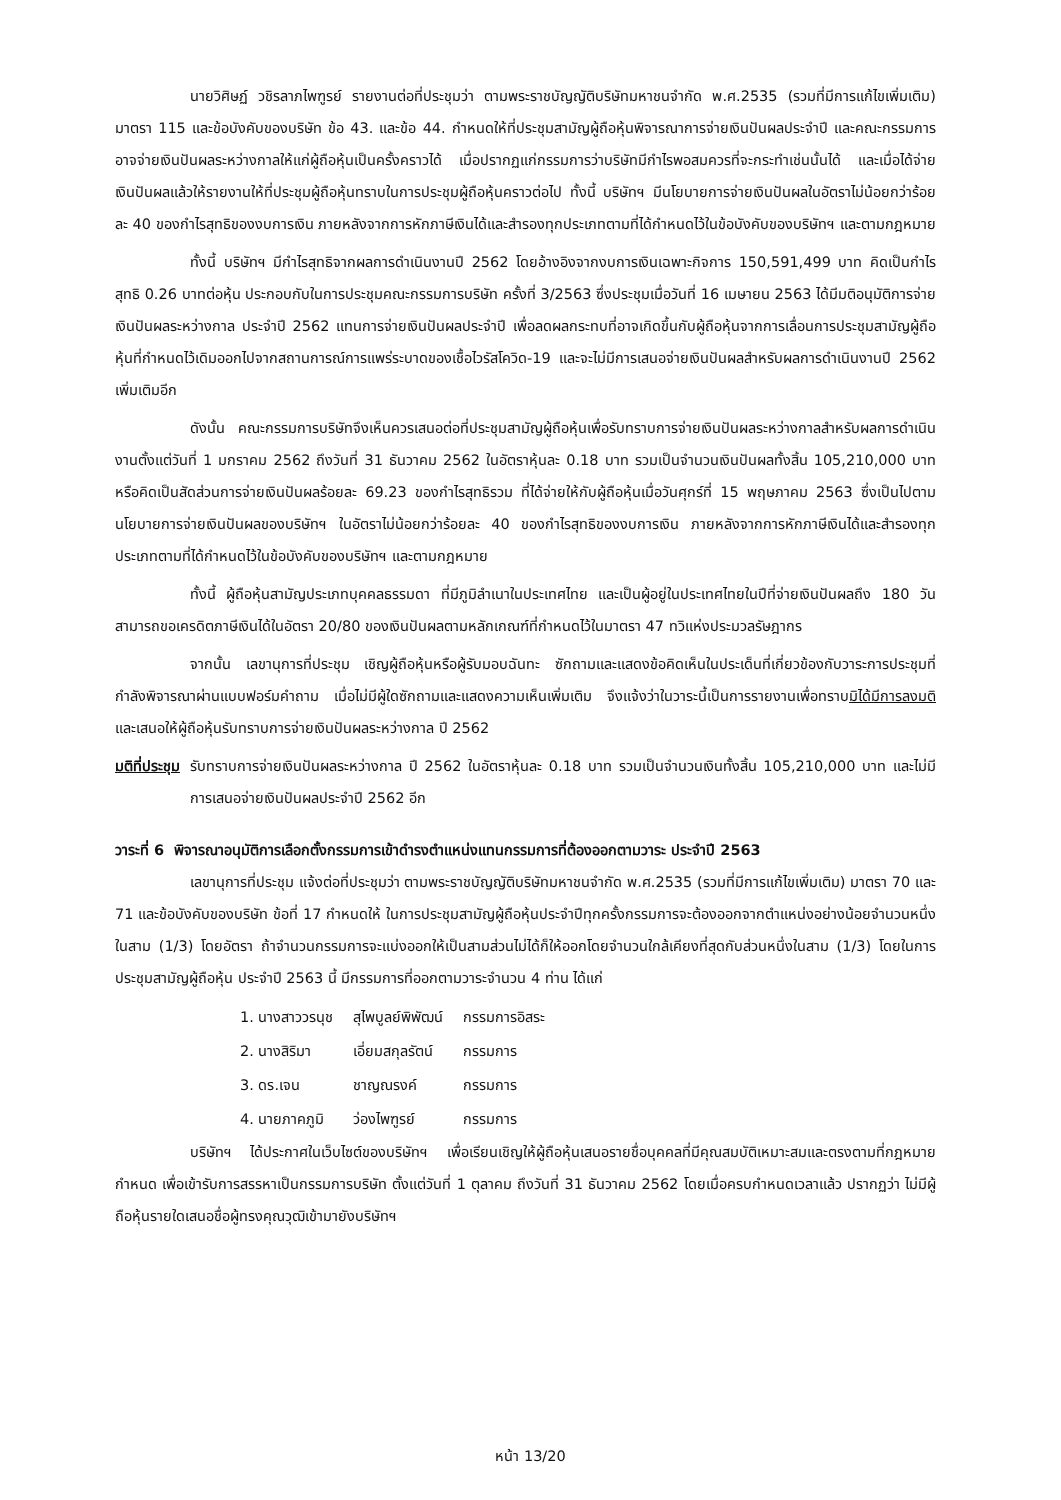นายวิศิษฏ์ วชิรลาภไพฑูรย์ รายงานต่อที่ประชุมว่า ตามพระราชบัญญัติบริษัทมหาชนจำกัด พ.ศ.2535 (รวมที่มีการแก้ไขเพิ่มเติม) มาตรา 115 และข้อบังคับของบริษัท ข้อ 43. และข้อ 44. กำหนดให้ที่ประชุมสามัญผู้ถือหุ้นพิจารณาการจ่ายเงินปันผลประจำปี และคณะกรรมการอาจจ่ายเงินปันผลระหว่างกาลให้แก่ผู้ถือหุ้นเป็นครั้งคราวได้ เมื่อปรากฏแก่กรรมการว่าบริษัทมีกำไรพอสมควรที่จะกระทำเช่นนั้นได้ และเมื่อได้จ่ายเงินปันผลแล้วให้รายงานให้ที่ประชุมผู้ถือหุ้นทราบในการประชุมผู้ถือหุ้นคราวต่อไป ทั้งนี้ บริษัทฯ มีนโยบายการจ่ายเงินปันผลในอัตราไม่น้อยกว่าร้อยละ 40 ของกำไรสุทธิของงบการเงิน ภายหลังจากการหักภาษีเงินได้และสำรองทุกประเภทตามที่ได้กำหนดไว้ในข้อบังคับของบริษัทฯ และตามกฎหมาย
ทั้งนี้ บริษัทฯ มีกำไรสุทธิจากผลการดำเนินงานปี 2562 โดยอ้างอิงจากงบการเงินเฉพาะกิจการ 150,591,499 บาท คิดเป็นกำไรสุทธิ 0.26 บาทต่อหุ้น ประกอบกับในการประชุมคณะกรรมการบริษัท ครั้งที่ 3/2563 ซึ่งประชุมเมื่อวันที่ 16 เมษายน 2563 ได้มีมติอนุมัติการจ่ายเงินปันผลระหว่างกาล ประจำปี 2562 แทนการจ่ายเงินปันผลประจำปี เพื่อลดผลกระทบที่อาจเกิดขึ้นกับผู้ถือหุ้นจากการเลื่อนการประชุมสามัญผู้ถือหุ้นที่กำหนดไว้เดิมออกไปจากสถานการณ์การแพร่ระบาดของเชื้อไวรัสโควิด-19 และจะไม่มีการเสนอจ่ายเงินปันผลสำหรับผลการดำเนินงานปี 2562 เพิ่มเติมอีก
ดังนั้น คณะกรรมการบริษัทจึงเห็นควรเสนอต่อที่ประชุมสามัญผู้ถือหุ้นเพื่อรับทราบการจ่ายเงินปันผลระหว่างกาลสำหรับผลการดำเนินงานตั้งแต่วันที่ 1 มกราคม 2562 ถึงวันที่ 31 ธันวาคม 2562 ในอัตราหุ้นละ 0.18 บาท รวมเป็นจำนวนเงินปันผลทั้งสิ้น 105,210,000 บาท หรือคิดเป็นสัดส่วนการจ่ายเงินปันผลร้อยละ 69.23 ของกำไรสุทธิรวม ที่ได้จ่ายให้กับผู้ถือหุ้นเมื่อวันศุกร์ที่ 15 พฤษภาคม 2563 ซึ่งเป็นไปตามนโยบายการจ่ายเงินปันผลของบริษัทฯ ในอัตราไม่น้อยกว่าร้อยละ 40 ของกำไรสุทธิของงบการเงิน ภายหลังจากการหักภาษีเงินได้และสำรองทุกประเภทตามที่ได้กำหนดไว้ในข้อบังคับของบริษัทฯ และตามกฎหมาย
ทั้งนี้ ผู้ถือหุ้นสามัญประเภทบุคคลธรรมดา ที่มีภูมิลำเนาในประเทศไทย และเป็นผู้อยู่ในประเทศไทยในปีที่จ่ายเงินปันผลถึง 180 วัน สามารถขอเครดิตภาษีเงินได้ในอัตรา 20/80 ของเงินปันผลตามหลักเกณฑ์ที่กำหนดไว้ในมาตรา 47 ทวิแห่งประมวลรัษฎากร
จากนั้น เลขานุการที่ประชุม เชิญผู้ถือหุ้นหรือผู้รับมอบฉันทะ ซักถามและแสดงข้อคิดเห็นในประเด็นที่เกี่ยวข้องกับวาระการประชุมที่กำลังพิจารณาผ่านแบบฟอร์มคำถาม เมื่อไม่มีผู้ใดซักถามและแสดงความเห็นเพิ่มเติม จึงแจ้งว่าในวาระนี้เป็นการรายงานเพื่อทราบมิได้มีการลงมติ และเสนอให้ผู้ถือหุ้นรับทราบการจ่ายเงินปันผลระหว่างกาล ปี 2562
มติที่ประชุม รับทราบการจ่ายเงินปันผลระหว่างกาล ปี 2562 ในอัตราหุ้นละ 0.18 บาท รวมเป็นจำนวนเงินทั้งสิ้น 105,210,000 บาท และไม่มีการเสนอจ่ายเงินปันผลประจำปี 2562 อีก
วาระที่ 6 พิจารณาอนุมัติการเลือกตั้งกรรมการเข้าดำรงตำแหน่งแทนกรรมการที่ต้องออกตามวาระ ประจำปี 2563
เลขานุการที่ประชุม แจ้งต่อที่ประชุมว่า ตามพระราชบัญญัติบริษัทมหาชนจำกัด พ.ศ.2535 (รวมที่มีการแก้ไขเพิ่มเติม) มาตรา 70 และ 71 และข้อบังคับของบริษัท ข้อที่ 17 กำหนดให้ ในการประชุมสามัญผู้ถือหุ้นประจำปีทุกครั้งกรรมการจะต้องออกจากตำแหน่งอย่างน้อยจำนวนหนึ่งในสาม (1/3) โดยอัตรา ถ้าจำนวนกรรมการจะแบ่งออกให้เป็นสามส่วนไม่ได้ก็ให้ออกโดยจำนวนใกล้เคียงที่สุดกับส่วนหนึ่งในสาม (1/3) โดยในการประชุมสามัญผู้ถือหุ้น ประจำปี 2563 นี้ มีกรรมการที่ออกตามวาระจำนวน 4 ท่าน ได้แก่
| 1. นางสาววรนุช | สุไพบูลย์พิพัฒน์ | กรรมการอิสระ |
| 2. นางสิริมา | เอี่ยมสกุลรัตน์ | กรรมการ |
| 3. ดร.เจน | ชาญณรงค์ | กรรมการ |
| 4. นายภาคภูมิ | ว่องไพฑูรย์ | กรรมการ |
บริษัทฯ ได้ประกาศในเว็บไซต์ของบริษัทฯ เพื่อเรียนเชิญให้ผู้ถือหุ้นเสนอรายชื่อบุคคลที่มีคุณสมบัติเหมาะสมและตรงตามที่กฎหมายกำหนด เพื่อเข้ารับการสรรหาเป็นกรรมการบริษัท ตั้งแต่วันที่ 1 ตุลาคม ถึงวันที่ 31 ธันวาคม 2562 โดยเมื่อครบกำหนดเวลาแล้ว ปรากฏว่า ไม่มีผู้ถือหุ้นรายใดเสนอชื่อผู้ทรงคุณวุฒิเข้ามายังบริษัทฯ
หน้า 13/20